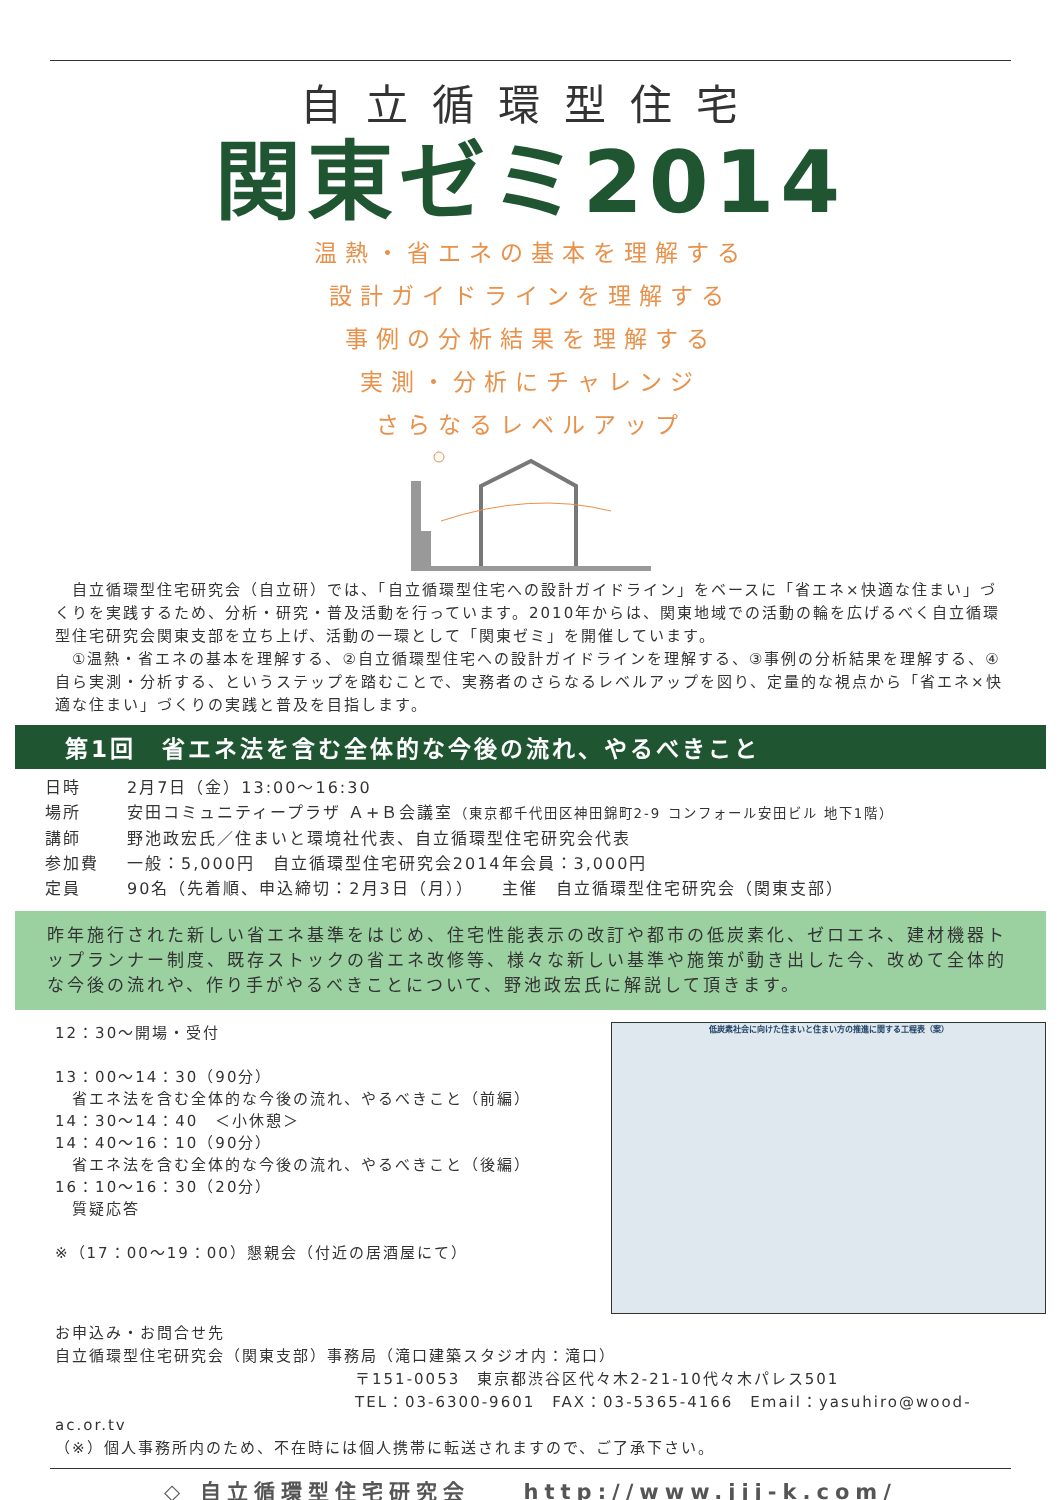自立循環型住宅
関東ゼミ2014
温熱・省エネの基本を理解する
設計ガイドラインを理解する
事例の分析結果を理解する
実測・分析にチャレンジ
さらなるレベルアップ
　自立循環型住宅研究会（自立研）では、「自立循環型住宅への設計ガイドライン」をベースに「省エネ×快適な住まい」づくりを実践するため、分析・研究・普及活動を行っています。2010年からは、関東地域での活動の輪を広げるべく自立循環型住宅研究会関東支部を立ち上げ、活動の一環として「関東ゼミ」を開催しています。
　①温熱・省エネの基本を理解する、②自立循環型住宅への設計ガイドラインを理解する、③事例の分析結果を理解する、④自ら実測・分析する、というステップを踏むことで、実務者のさらなるレベルアップを図り、定量的な視点から「省エネ×快適な住まい」づくりの実践と普及を目指します。
第1回　省エネ法を含む全体的な今後の流れ、やるべきこと
日時 2月7日（金）13:00〜16:30
場所 安田コミュニティープラザ Ａ+Ｂ会議室（東京都千代田区神田錦町2-9 コンフォール安田ビル 地下1階）
講師 野池政宏氏／住まいと環境社代表、自立循環型住宅研究会代表
参加費 一般：5,000円　自立循環型住宅研究会2014年会員：3,000円
定員 90名（先着順、申込締切：2月3日（月））　　主催　自立循環型住宅研究会（関東支部）
昨年施行された新しい省エネ基準をはじめ、住宅性能表示の改訂や都市の低炭素化、ゼロエネ、建材機器トップランナー制度、既存ストックの省エネ改修等、様々な新しい基準や施策が動き出した今、改めて全体的な今後の流れや、作り手がやるべきことについて、野池政宏氏に解説して頂きます。
12：30〜開場・受付
13：00〜14：30（90分）
　省エネ法を含む全体的な今後の流れ、やるべきこと（前編）
14：30〜14：40　＜小休憩＞
14：40〜16：10（90分）
　省エネ法を含む全体的な今後の流れ、やるべきこと（後編）
16：10〜16：30（20分）
　質疑応答
※（17：00〜19：00）懇親会（付近の居酒屋にて）
低炭素社会に向けた住まいと住まい方の推進に関する工程表（案）
お申込み・お問合せ先
自立循環型住宅研究会（関東支部）事務局（滝口建築スタジオ内：滝口）
〒151-0053　東京都渋谷区代々木2-21-10代々木パレス501
TEL：03-6300-9601　FAX：03-5365-4166　Email：yasuhiro@wood-ac.or.tv
（※）個人事務所内のため、不在時には個人携帯に転送されますので、ご了承下さい。
◇ 自立循環型住宅研究会　　http://www.jjj-k.com/